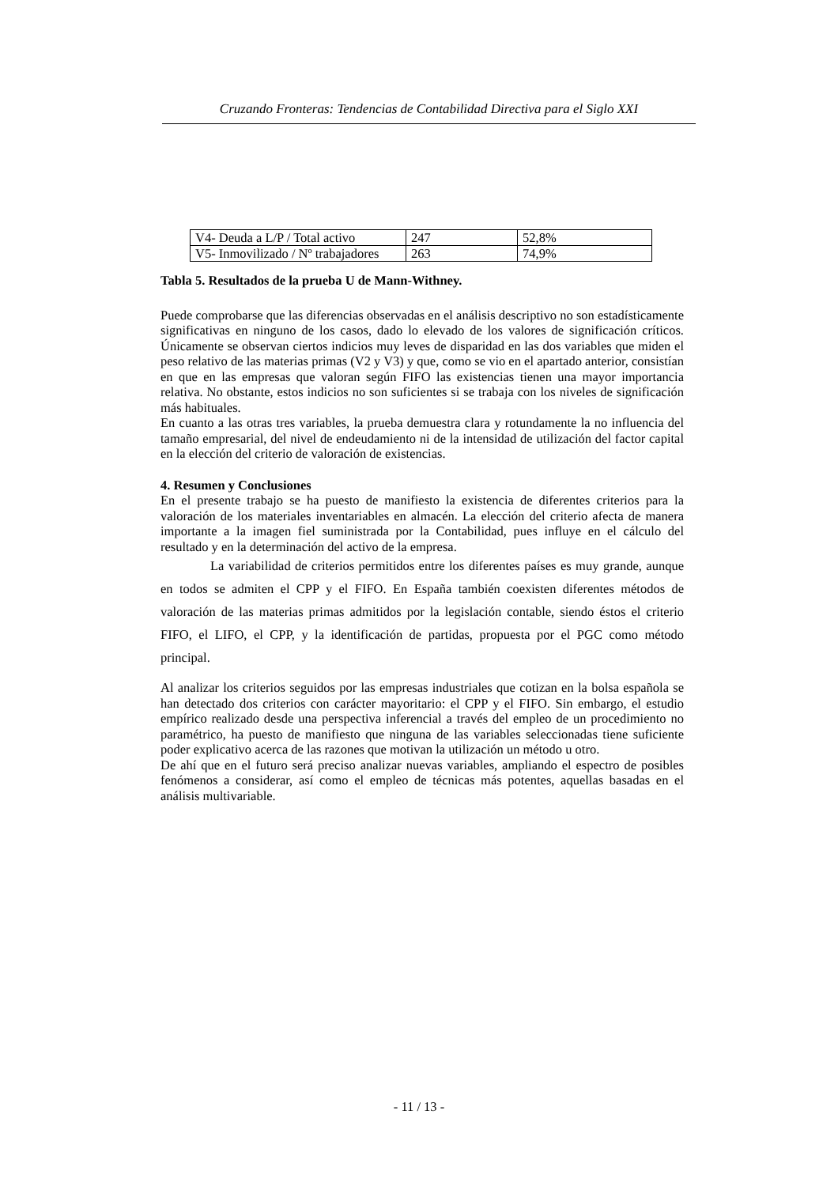Cruzando Fronteras: Tendencias de Contabilidad Directiva para el Siglo XXI
| V4- Deuda a L/P / Total activo | 247 | 52,8% |
| V5- Inmovilizado / Nº trabajadores | 263 | 74,9% |
Tabla 5. Resultados de la prueba U de Mann-Withney.
Puede comprobarse que las diferencias observadas en el análisis descriptivo no son estadísticamente significativas en ninguno de los casos, dado lo elevado de los valores de significación críticos. Únicamente se observan ciertos indicios muy leves de disparidad en las dos variables que miden el peso relativo de las materias primas (V2 y V3) y que, como se vio en el apartado anterior, consistían en que en las empresas que valoran según FIFO las existencias tienen una mayor importancia relativa. No obstante, estos indicios no son suficientes si se trabaja con los niveles de significación más habituales.
En cuanto a las otras tres variables, la prueba demuestra clara y rotundamente la no influencia del tamaño empresarial, del nivel de endeudamiento ni de la intensidad de utilización del factor capital en la elección del criterio de valoración de existencias.
4. Resumen y Conclusiones
En el presente trabajo se ha puesto de manifiesto la existencia de diferentes criterios para la valoración de los materiales inventariables en almacén. La elección del criterio afecta de manera importante a la imagen fiel suministrada por la Contabilidad, pues influye en el cálculo del resultado y en la determinación del activo de la empresa.
La variabilidad de criterios permitidos entre los diferentes países es muy grande, aunque en todos se admiten el CPP y el FIFO. En España también coexisten diferentes métodos de valoración de las materias primas admitidos por la legislación contable, siendo éstos el criterio FIFO, el LIFO, el CPP, y la identificación de partidas, propuesta por el PGC como método principal.
Al analizar los criterios seguidos por las empresas industriales que cotizan en la bolsa española se han detectado dos criterios con carácter mayoritario: el CPP y el FIFO. Sin embargo, el estudio empírico realizado desde una perspectiva inferencial a través del empleo de un procedimiento no paramétrico, ha puesto de manifiesto que ninguna de las variables seleccionadas tiene suficiente poder explicativo acerca de las razones que motivan la utilización un método u otro.
De ahí que en el futuro será preciso analizar nuevas variables, ampliando el espectro de posibles fenómenos a considerar, así como el empleo de técnicas más potentes, aquellas basadas en el análisis multivariable.
- 11 / 13 -